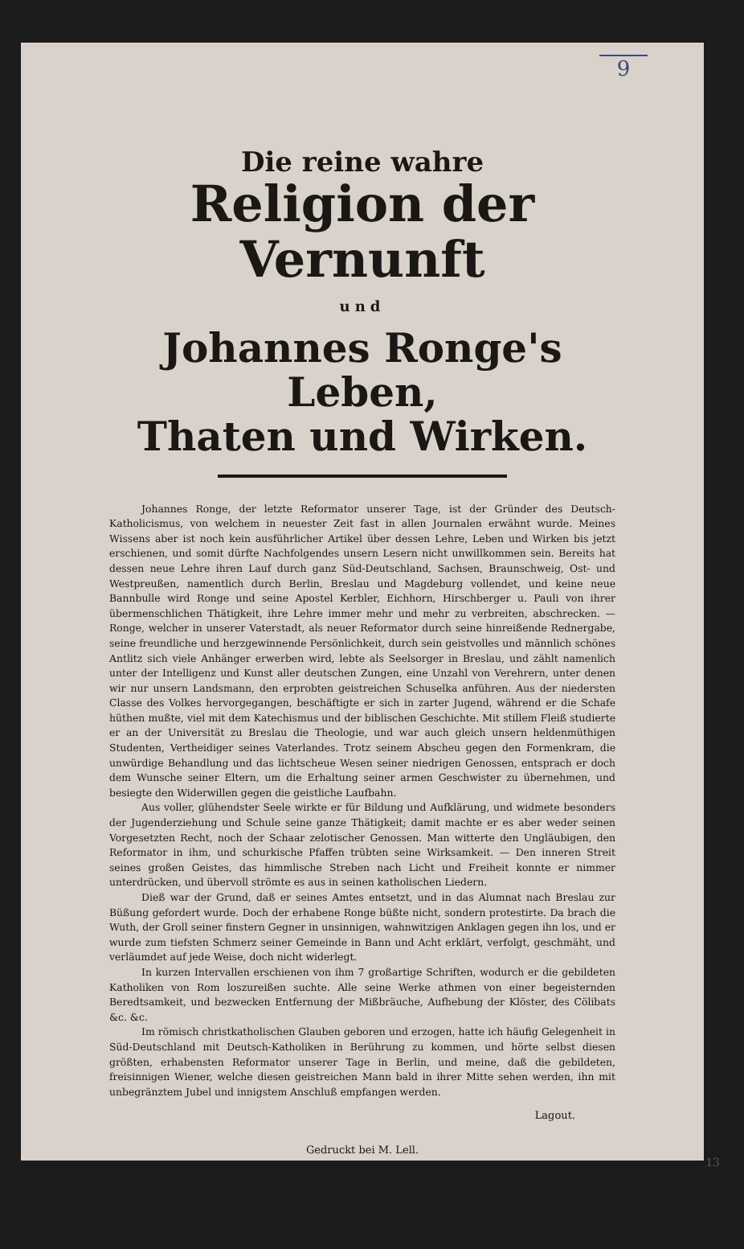9
Die reine wahre
Religion der Vernunft
und
Johannes Ronge's Leben,
Thaten und Wirken.
Johannes Ronge, der letzte Reformator unserer Tage, ist der Gründer des Deutsch-Katholicismus, von welchem in neuester Zeit fast in allen Journalen erwähnt wurde. Meines Wissens aber ist noch kein ausführlicher Artikel über dessen Lehre, Leben und Wirken bis jetzt erschienen, und somit dürfte Nachfolgendes unsern Lesern nicht unwillkommen sein. Bereits hat dessen neue Lehre ihren Lauf durch ganz Süd-Deutschland, Sachsen, Braunschweig, Ost- und Westpreußen, namentlich durch Berlin, Breslau und Magdeburg vollendet, und keine neue Bannbulle wird Ronge und seine Apostel Kerbler, Eichhorn, Hirschberger u. Pauli von ihrer übermenschlichen Thätigkeit, ihre Lehre immer mehr und mehr zu verbreiten, abschrecken. — Ronge, welcher in unserer Vaterstadt, als neuer Reformator durch seine hinreißende Rednergabe, seine freundliche und herzgewinnende Persönlichkeit, durch sein geistvolles und männlich schönes Antlitz sich viele Anhänger erwerben wird, lebte als Seelsorger in Breslau, und zählt namenlich unter der Intelligenz und Kunst aller deutschen Zungen, eine Unzahl von Verehrern, unter denen wir nur unsern Landsmann, den erprobten geistreichen Schuselka anführen. Aus der niedersten Classe des Volkes hervorgegangen, beschäftigte er sich in zarter Jugend, während er die Schafe hüthen mußte, viel mit dem Katechismus und der biblischen Geschichte. Mit stillem Fleiß studierte er an der Universität zu Breslau die Theologie, und war auch gleich unsern heldenmüthigen Studenten, Vertheidiger seines Vaterlandes. Trotz seinem Abscheu gegen den Formenkram, die unwürdige Behandlung und das lichtscheue Wesen seiner niedrigen Genossen, entsprach er doch dem Wunsche seiner Eltern, um die Erhaltung seiner armen Geschwister zu übernehmen, und besiegte den Widerwillen gegen die geistliche Laufbahn.
Aus voller, glühendster Seele wirkte er für Bildung und Aufklärung, und widmete besonders der Jugenderziehung und Schule seine ganze Thätigkeit; damit machte er es aber weder seinen Vorgesetzten Recht, noch der Schaar zelotischer Genossen. Man witterte den Ungläubigen, den Reformator in ihm, und schurkische Pfaffen trübten seine Wirksamkeit. — Den inneren Streit seines großen Geistes, das himmlische Streben nach Licht und Freiheit konnte er nimmer unterdrücken, und übervoll strömte es aus in seinen katholischen Liedern.
Dieß war der Grund, daß er seines Amtes entsetzt, und in das Alumnat nach Breslau zur Büßung gefordert wurde. Doch der erhabene Ronge büßte nicht, sondern protestirte. Da brach die Wuth, der Groll seiner finstern Gegner in unsinnigen, wahnwitzigen Anklagen gegen ihn los, und er wurde zum tiefsten Schmerz seiner Gemeinde in Bann und Acht erklärt, verfolgt, geschmäht, und verläumdet auf jede Weise, doch nicht widerlegt.
In kurzen Intervallen erschienen von ihm 7 großartige Schriften, wodurch er die gebildeten Katholiken von Rom loszureißen suchte. Alle seine Werke athmen von einer begeisternden Beredtsamkeit, und bezwecken Entfernung der Mißbräuche, Aufhebung der Klöster, des Cölibats &c. &c.
Im römisch christkatholischen Glauben geboren und erzogen, hatte ich häufig Gelegenheit in Süd-Deutschland mit Deutsch-Katholiken in Berührung zu kommen, und hörte selbst diesen größten, erhabensten Reformator unserer Tage in Berlin, und meine, daß die gebildeten, freisinnigen Wiener, welche diesen geistreichen Mann bald in ihrer Mitte sehen werden, ihn mit unbegränztem Jubel und innigstem Anschluß empfangen werden.
Lagout.
Gedruckt bei M. Lell.
13